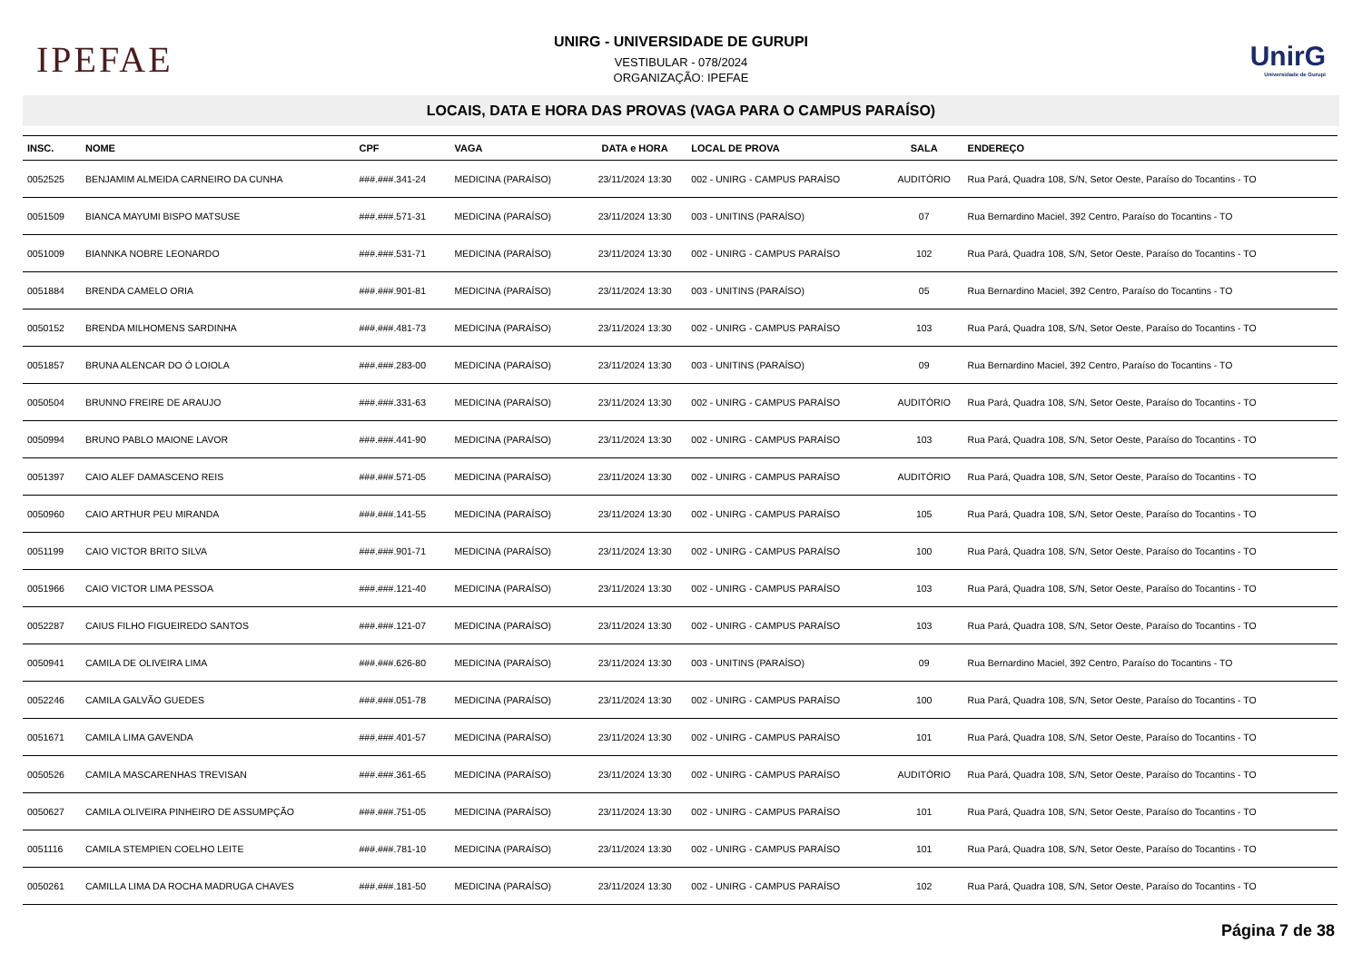IPEFAE
UNIRG - UNIVERSIDADE DE GURUPI
VESTIBULAR - 078/2024
ORGANIZAÇÃO: IPEFAE
UnirG
Universidade de Gurupi
LOCAIS, DATA E HORA DAS PROVAS (VAGA PARA O CAMPUS PARAÍSO)
| INSC. | NOME | CPF | VAGA | DATA e HORA | LOCAL DE PROVA | SALA | ENDEREÇO |
| --- | --- | --- | --- | --- | --- | --- | --- |
| 0052525 | BENJAMIM ALMEIDA CARNEIRO DA CUNHA | ###.###.341-24 | MEDICINA (PARAÍSO) | 23/11/2024 13:30 | 002 - UNIRG - CAMPUS PARAÍSO | AUDITÓRIO | Rua Pará, Quadra 108, S/N, Setor Oeste, Paraíso do Tocantins - TO |
| 0051509 | BIANCA MAYUMI BISPO MATSUSE | ###.###.571-31 | MEDICINA (PARAÍSO) | 23/11/2024 13:30 | 003 - UNITINS (PARAÍSO) | 07 | Rua Bernardino Maciel, 392 Centro, Paraíso do Tocantins - TO |
| 0051009 | BIANNKA NOBRE LEONARDO | ###.###.531-71 | MEDICINA (PARAÍSO) | 23/11/2024 13:30 | 002 - UNIRG - CAMPUS PARAÍSO | 102 | Rua Pará, Quadra 108, S/N, Setor Oeste, Paraíso do Tocantins - TO |
| 0051884 | BRENDA CAMELO ORIA | ###.###.901-81 | MEDICINA (PARAÍSO) | 23/11/2024 13:30 | 003 - UNITINS (PARAÍSO) | 05 | Rua Bernardino Maciel, 392 Centro, Paraíso do Tocantins - TO |
| 0050152 | BRENDA MILHOMENS SARDINHA | ###.###.481-73 | MEDICINA (PARAÍSO) | 23/11/2024 13:30 | 002 - UNIRG - CAMPUS PARAÍSO | 103 | Rua Pará, Quadra 108, S/N, Setor Oeste, Paraíso do Tocantins - TO |
| 0051857 | BRUNA ALENCAR DO Ó LOIOLA | ###.###.283-00 | MEDICINA (PARAÍSO) | 23/11/2024 13:30 | 003 - UNITINS (PARAÍSO) | 09 | Rua Bernardino Maciel, 392 Centro, Paraíso do Tocantins - TO |
| 0050504 | BRUNNO FREIRE DE ARAUJO | ###.###.331-63 | MEDICINA (PARAÍSO) | 23/11/2024 13:30 | 002 - UNIRG - CAMPUS PARAÍSO | AUDITÓRIO | Rua Pará, Quadra 108, S/N, Setor Oeste, Paraíso do Tocantins - TO |
| 0050994 | BRUNO PABLO MAIONE LAVOR | ###.###.441-90 | MEDICINA (PARAÍSO) | 23/11/2024 13:30 | 002 - UNIRG - CAMPUS PARAÍSO | 103 | Rua Pará, Quadra 108, S/N, Setor Oeste, Paraíso do Tocantins - TO |
| 0051397 | CAIO ALEF DAMASCENO REIS | ###.###.571-05 | MEDICINA (PARAÍSO) | 23/11/2024 13:30 | 002 - UNIRG - CAMPUS PARAÍSO | AUDITÓRIO | Rua Pará, Quadra 108, S/N, Setor Oeste, Paraíso do Tocantins - TO |
| 0050960 | CAIO ARTHUR PEU MIRANDA | ###.###.141-55 | MEDICINA (PARAÍSO) | 23/11/2024 13:30 | 002 - UNIRG - CAMPUS PARAÍSO | 105 | Rua Pará, Quadra 108, S/N, Setor Oeste, Paraíso do Tocantins - TO |
| 0051199 | CAIO VICTOR BRITO SILVA | ###.###.901-71 | MEDICINA (PARAÍSO) | 23/11/2024 13:30 | 002 - UNIRG - CAMPUS PARAÍSO | 100 | Rua Pará, Quadra 108, S/N, Setor Oeste, Paraíso do Tocantins - TO |
| 0051966 | CAIO VICTOR LIMA PESSOA | ###.###.121-40 | MEDICINA (PARAÍSO) | 23/11/2024 13:30 | 002 - UNIRG - CAMPUS PARAÍSO | 103 | Rua Pará, Quadra 108, S/N, Setor Oeste, Paraíso do Tocantins - TO |
| 0052287 | CAIUS FILHO FIGUEIREDO SANTOS | ###.###.121-07 | MEDICINA (PARAÍSO) | 23/11/2024 13:30 | 002 - UNIRG - CAMPUS PARAÍSO | 103 | Rua Pará, Quadra 108, S/N, Setor Oeste, Paraíso do Tocantins - TO |
| 0050941 | CAMILA DE OLIVEIRA LIMA | ###.###.626-80 | MEDICINA (PARAÍSO) | 23/11/2024 13:30 | 003 - UNITINS (PARAÍSO) | 09 | Rua Bernardino Maciel, 392 Centro, Paraíso do Tocantins - TO |
| 0052246 | CAMILA GALVÃO GUEDES | ###.###.051-78 | MEDICINA (PARAÍSO) | 23/11/2024 13:30 | 002 - UNIRG - CAMPUS PARAÍSO | 100 | Rua Pará, Quadra 108, S/N, Setor Oeste, Paraíso do Tocantins - TO |
| 0051671 | CAMILA LIMA GAVENDA | ###.###.401-57 | MEDICINA (PARAÍSO) | 23/11/2024 13:30 | 002 - UNIRG - CAMPUS PARAÍSO | 101 | Rua Pará, Quadra 108, S/N, Setor Oeste, Paraíso do Tocantins - TO |
| 0050526 | CAMILA MASCARENHAS TREVISAN | ###.###.361-65 | MEDICINA (PARAÍSO) | 23/11/2024 13:30 | 002 - UNIRG - CAMPUS PARAÍSO | AUDITÓRIO | Rua Pará, Quadra 108, S/N, Setor Oeste, Paraíso do Tocantins - TO |
| 0050627 | CAMILA OLIVEIRA PINHEIRO DE ASSUMPÇÃO | ###.###.751-05 | MEDICINA (PARAÍSO) | 23/11/2024 13:30 | 002 - UNIRG - CAMPUS PARAÍSO | 101 | Rua Pará, Quadra 108, S/N, Setor Oeste, Paraíso do Tocantins - TO |
| 0051116 | CAMILA STEMPIEN COELHO LEITE | ###.###.781-10 | MEDICINA (PARAÍSO) | 23/11/2024 13:30 | 002 - UNIRG - CAMPUS PARAÍSO | 101 | Rua Pará, Quadra 108, S/N, Setor Oeste, Paraíso do Tocantins - TO |
| 0050261 | CAMILLA LIMA DA ROCHA MADRUGA CHAVES | ###.###.181-50 | MEDICINA (PARAÍSO) | 23/11/2024 13:30 | 002 - UNIRG - CAMPUS PARAÍSO | 102 | Rua Pará, Quadra 108, S/N, Setor Oeste, Paraíso do Tocantins - TO |
Página 7 de 38